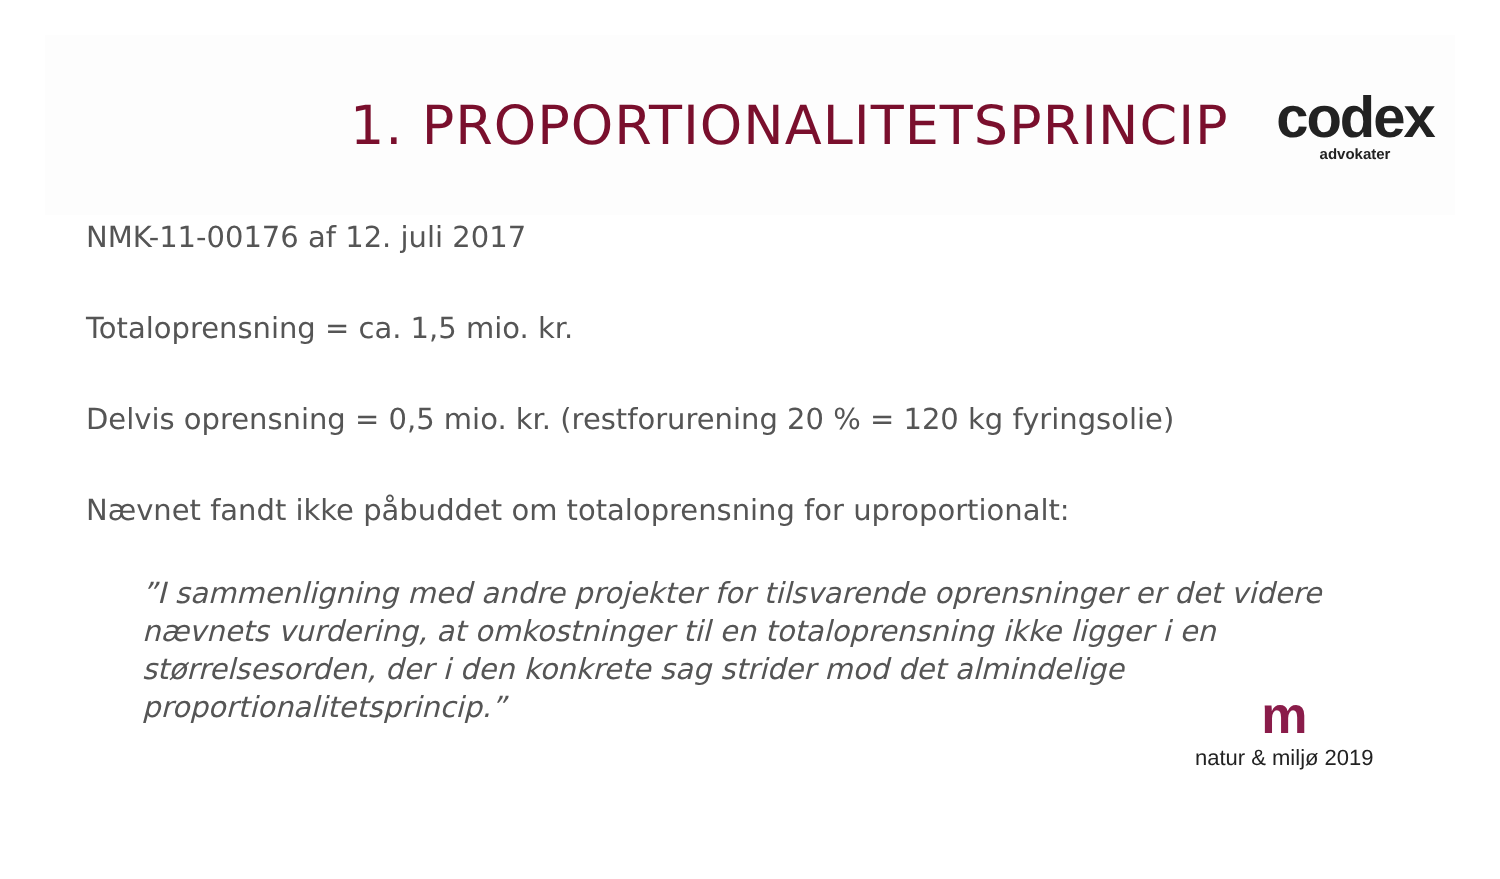1. PROPORTIONALITETSPRINCIP
codex
advokater
NMK-11-00176 af 12. juli 2017
Totaloprensning = ca. 1,5 mio. kr.
Delvis oprensning = 0,5 mio. kr. (restforurening 20 % = 120 kg fyringsolie)
Nævnet fandt ikke påbuddet om totaloprensning for uproportionalt:
”I sammenligning med andre projekter for tilsvarende oprensninger er det videre nævnets vurdering, at omkostninger til en totaloprensning ikke ligger i en størrelsesorden, der i den konkrete sag strider mod det almindelige proportionalitetsprincip.”
m
natur & miljø 2019